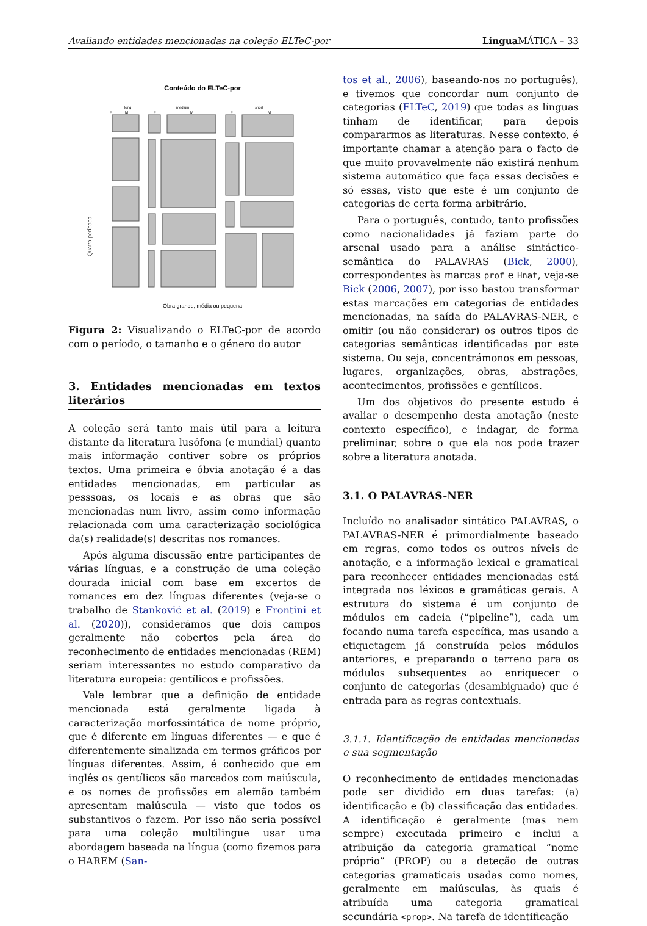Avaliando entidades mencionadas na coleção ELTeC-por Lingua MÁTICA – 33
Conteúdo do ELTeC-por
long
medium
short
F
M
F
M
F
M
Quatro períodos
Obra grande, média ou pequena
Figura 2: Visualizando o ELTeC-por de acordo com o período, o tamanho e o género do autor
3. Entidades mencionadas em textos literários
A coleção será tanto mais útil para a leitura distante da literatura lusófona (e mundial) quanto mais informação contiver sobre os próprios textos. Uma primeira e óbvia anotação é a das entidades mencionadas, em particular as pesssoas, os locais e as obras que são mencionadas num livro, assim como informação relacionada com uma caracterização sociológica da(s) realidade(s) descritas nos romances.
Após alguma discussão entre participantes de várias línguas, e a construção de uma coleção dourada inicial com base em excertos de romances em dez línguas diferentes (veja-se o trabalho de Stanković et al. (2019) e Frontini et al. (2020)), considerámos que dois campos geralmente não cobertos pela área do reconhecimento de entidades mencionadas (REM) seriam interessantes no estudo comparativo da literatura europeia: gentílicos e profissões.
Vale lembrar que a definição de entidade mencionada está geralmente ligada à caracterização morfossintática de nome próprio, que é diferente em línguas diferentes — e que é diferentemente sinalizada em termos gráficos por línguas diferentes. Assim, é conhecido que em inglês os gentílicos são marcados com maiúscula, e os nomes de profissões em alemão também apresentam maiúscula — visto que todos os substantivos o fazem. Por isso não seria possível para uma coleção multilingue usar uma abordagem baseada na língua (como fizemos para o HAREM (San-
tos et al., 2006), baseando-nos no português), e tivemos que concordar num conjunto de categorias (ELTeC, 2019) que todas as línguas tinham de identificar, para depois compararmos as literaturas. Nesse contexto, é importante chamar a atenção para o facto de que muito provavelmente não existirá nenhum sistema automático que faça essas decisões e só essas, visto que este é um conjunto de categorias de certa forma arbitrário.
Para o português, contudo, tanto profissões como nacionalidades já faziam parte do arsenal usado para a análise sintáctico-semântica do PALAVRAS (Bick, 2000), correspondentes às marcas prof e Hnat, veja-se Bick (2006, 2007), por isso bastou transformar estas marcações em categorias de entidades mencionadas, na saída do PALAVRAS-NER, e omitir (ou não considerar) os outros tipos de categorias semânticas identificadas por este sistema. Ou seja, concentrámonos em pessoas, lugares, organizações, obras, abstrações, acontecimentos, profissões e gentílicos.
Um dos objetivos do presente estudo é avaliar o desempenho desta anotação (neste contexto específico), e indagar, de forma preliminar, sobre o que ela nos pode trazer sobre a literatura anotada.
3.1. O PALAVRAS-NER
Incluído no analisador sintático PALAVRAS, o PALAVRAS-NER é primordialmente baseado em regras, como todos os outros níveis de anotação, e a informação lexical e gramatical para reconhecer entidades mencionadas está integrada nos léxicos e gramáticas gerais. A estrutura do sistema é um conjunto de módulos em cadeia (“pipeline”), cada um focando numa tarefa específica, mas usando a etiquetagem já construída pelos módulos anteriores, e preparando o terreno para os módulos subsequentes ao enriquecer o conjunto de categorias (desambiguado) que é entrada para as regras contextuais.
3.1.1. Identificação de entidades mencionadas e sua segmentação
O reconhecimento de entidades mencionadas pode ser dividido em duas tarefas: (a) identificação e (b) classificação das entidades. A identificação é geralmente (mas nem sempre) executada primeiro e inclui a atribuição da categoria gramatical “nome próprio” (PROP) ou a deteção de outras categorias gramaticais usadas como nomes, geralmente em maiúsculas, às quais é atribuída uma categoria gramatical secundária <prop>. Na tarefa de identificação